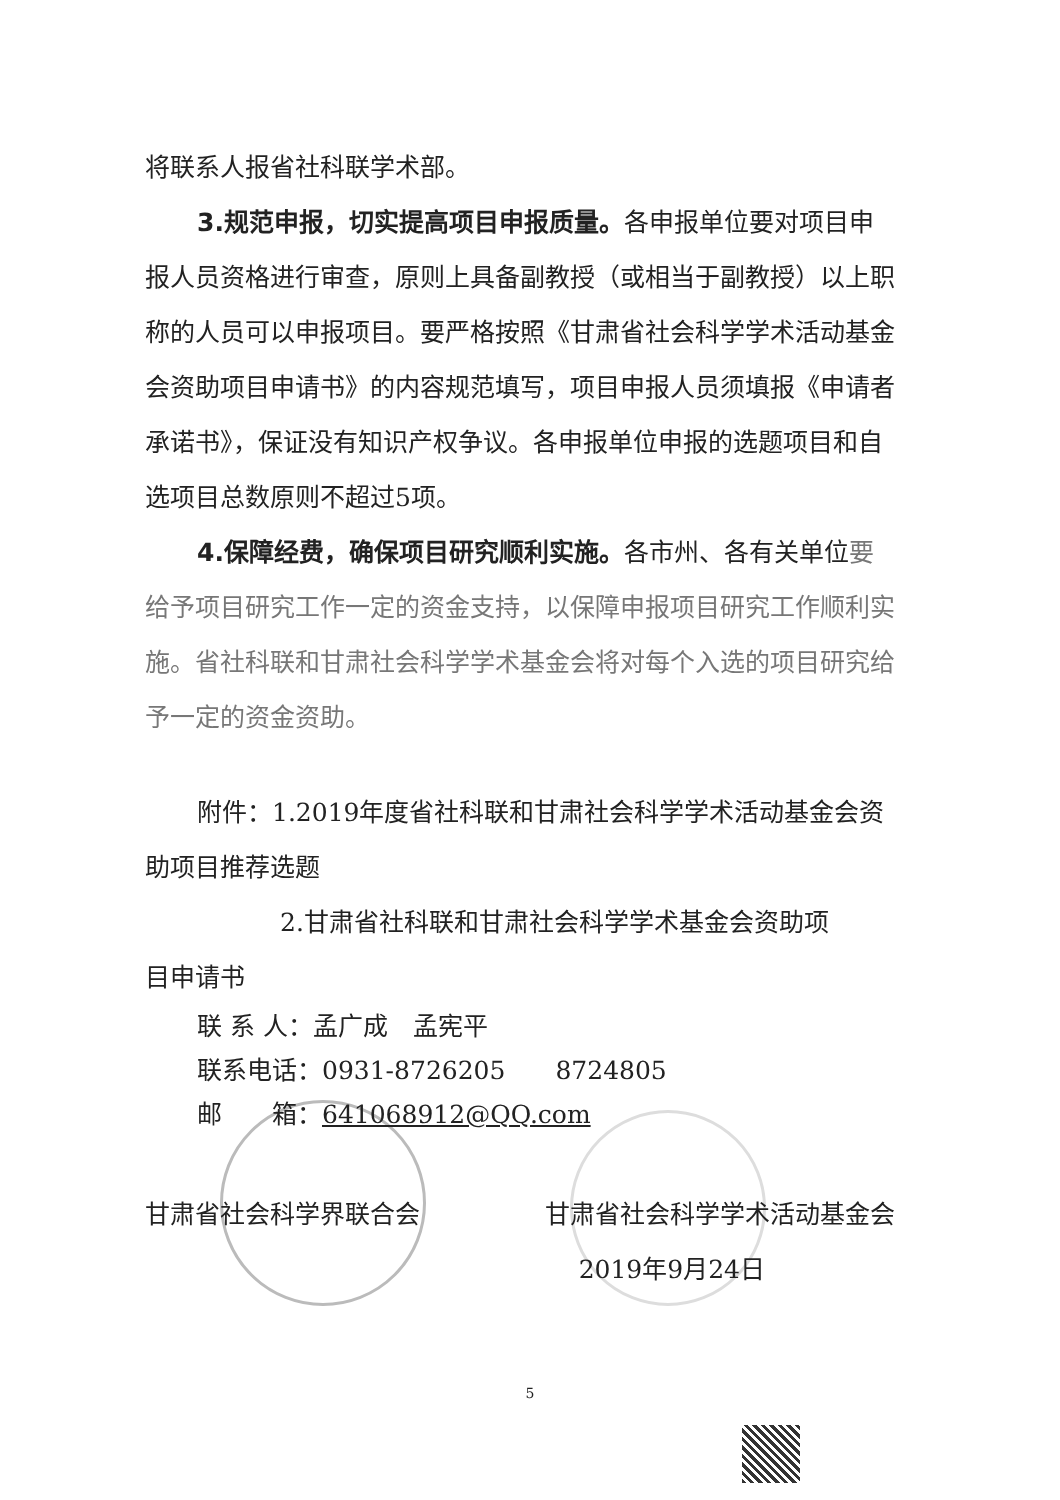将联系人报省社科联学术部。
3.规范申报，切实提高项目申报质量。各申报单位要对项目申报人员资格进行审查，原则上具备副教授（或相当于副教授）以上职称的人员可以申报项目。要严格按照《甘肃省社会科学学术活动基金会资助项目申请书》的内容规范填写，项目申报人员须填报《申请者承诺书》，保证没有知识产权争议。各申报单位申报的选题项目和自选项目总数原则不超过5项。
4.保障经费，确保项目研究顺利实施。各市州、各有关单位要给予项目研究工作一定的资金支持，以保障申报项目研究工作顺利实施。省社科联和甘肃社会科学学术基金会将对每个入选的项目研究给予一定的资金资助。
附件：1.2019年度省社科联和甘肃社会科学学术活动基金会资助项目推荐选题
2.甘肃省社科联和甘肃社会科学学术基金会资助项
目申请书
联 系 人：孟广成　孟宪平
联系电话：0931-8726205　　8724805
邮　　箱：641068912@QQ.com
甘肃省社会科学界联合会 甘肃省社会科学学术活动基金会
2019年9月24日
5